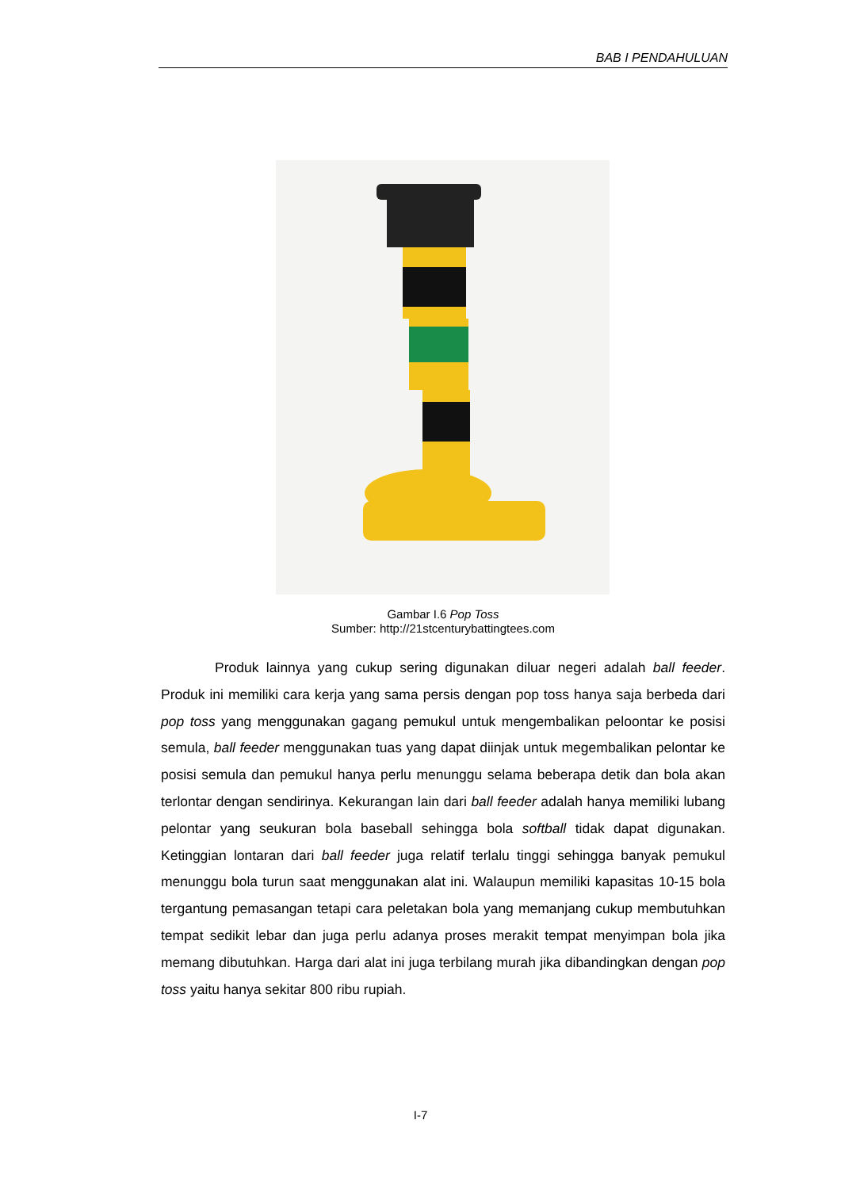BAB I PENDAHULUAN
Gambar I.6 Pop Toss
Sumber: http://21stcenturybattingtees.com
Produk lainnya yang cukup sering digunakan diluar negeri adalah ball feeder. Produk ini memiliki cara kerja yang sama persis dengan pop toss hanya saja berbeda dari pop toss yang menggunakan gagang pemukul untuk mengembalikan peloontar ke posisi semula, ball feeder menggunakan tuas yang dapat diinjak untuk megembalikan pelontar ke posisi semula dan pemukul hanya perlu menunggu selama beberapa detik dan bola akan terlontar dengan sendirinya. Kekurangan lain dari ball feeder adalah hanya memiliki lubang pelontar yang seukuran bola baseball sehingga bola softball tidak dapat digunakan. Ketinggian lontaran dari ball feeder juga relatif terlalu tinggi sehingga banyak pemukul menunggu bola turun saat menggunakan alat ini. Walaupun memiliki kapasitas 10-15 bola tergantung pemasangan tetapi cara peletakan bola yang memanjang cukup membutuhkan tempat sedikit lebar dan juga perlu adanya proses merakit tempat menyimpan bola jika memang dibutuhkan. Harga dari alat ini juga terbilang murah jika dibandingkan dengan pop toss yaitu hanya sekitar 800 ribu rupiah.
I-7